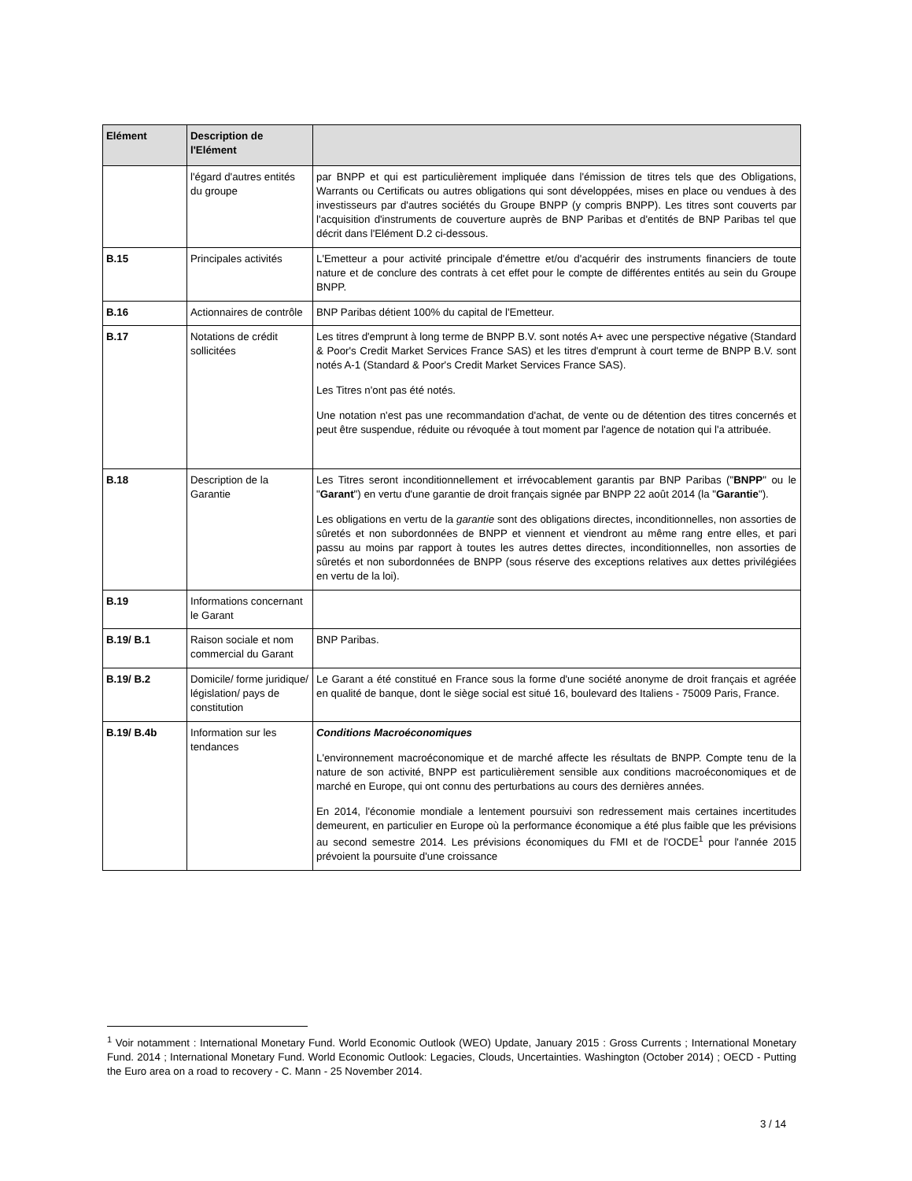| Elément | Description de l'Elément | |
| --- | --- | --- |
| | l'égard d'autres entités du groupe | par BNPP et qui est particulièrement impliquée dans l'émission de titres tels que des Obligations, Warrants ou Certificats ou autres obligations qui sont développées, mises en place ou vendues à des investisseurs par d'autres sociétés du Groupe BNPP (y compris BNPP). Les titres sont couverts par l'acquisition d'instruments de couverture auprès de BNP Paribas et d'entités de BNP Paribas tel que décrit dans l'Elément D.2 ci-dessous. |
| B.15 | Principales activités | L'Emetteur a pour activité principale d'émettre et/ou d'acquérir des instruments financiers de toute nature et de conclure des contrats à cet effet pour le compte de différentes entités au sein du Groupe BNPP. |
| B.16 | Actionnaires de contrôle | BNP Paribas détient 100% du capital de l'Emetteur. |
| B.17 | Notations de crédit sollicitées | Les titres d'emprunt à long terme de BNPP B.V. sont notés A+ avec une perspective négative (Standard & Poor's Credit Market Services France SAS) et les titres d'emprunt à court terme de BNPP B.V. sont notés A-1 (Standard & Poor's Credit Market Services France SAS). Les Titres n'ont pas été notés. Une notation n'est pas une recommandation d'achat, de vente ou de détention des titres concernés et peut être suspendue, réduite ou révoquée à tout moment par l'agence de notation qui l'a attribuée. |
| B.18 | Description de la Garantie | Les Titres seront inconditionnellement et irrévocablement garantis par BNP Paribas (" BNPP " ou le " Garant ") en vertu d'une garantie de droit français signée par BNPP 22 août 2014 (la " Garantie "). Les obligations en vertu de la garantie sont des obligations directes, inconditionnelles, non assorties de sûretés et non subordonnées de BNPP et viennent et viendront au même rang entre elles, et pari passu au moins par rapport à toutes les autres dettes directes, inconditionnelles, non assorties de sûretés et non subordonnées de BNPP (sous réserve des exceptions relatives aux dettes privilégiées en vertu de la loi). |
| B.19 | Informations concernant le Garant | |
| B.19/ B.1 | Raison sociale et nom commercial du Garant | BNP Paribas. |
| B.19/ B.2 | Domicile/ forme juridique/ législation/ pays de constitution | Le Garant a été constitué en France sous la forme d'une société anonyme de droit français et agréée en qualité de banque, dont le siège social est situé 16, boulevard des Italiens - 75009 Paris, France. |
| B.19/ B.4b | Information sur les tendances | Conditions Macroéconomiques L'environnement macroéconomique et de marché affecte les résultats de BNPP. Compte tenu de la nature de son activité, BNPP est particulièrement sensible aux conditions macroéconomiques et de marché en Europe, qui ont connu des perturbations au cours des dernières années. En 2014, l'économie mondiale a lentement poursuivi son redressement mais certaines incertitudes demeurent, en particulier en Europe où la performance économique a été plus faible que les prévisions au second semestre 2014. Les prévisions économiques du FMI et de l'OCDE<sup>1</sup> pour l'année 2015 prévoient la poursuite d'une croissance |
<sup>1</sup> Voir notamment : International Monetary Fund. World Economic Outlook (WEO) Update, January 2015 : Gross Currents ; International Monetary Fund. 2014 ; International Monetary Fund. World Economic Outlook: Legacies, Clouds, Uncertainties. Washington (October 2014) ; OECD - Putting the Euro area on a road to recovery - C. Mann - 25 November 2014.
3 / 14